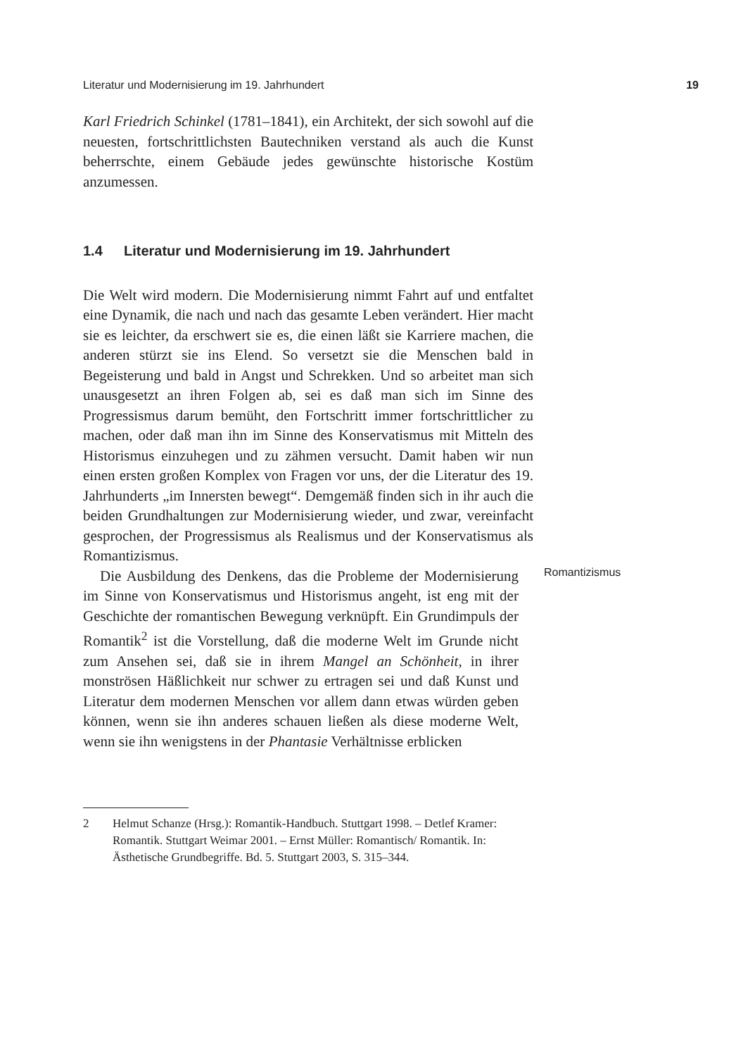Literatur und Modernisierung im 19. Jahrhundert 19
Karl Friedrich Schinkel (1781–1841), ein Architekt, der sich sowohl auf die neuesten, fortschrittlichsten Bautechniken verstand als auch die Kunst beherrschte, einem Gebäude jedes gewünschte historische Kostüm anzumessen.
1.4 Literatur und Modernisierung im 19. Jahrhundert
Die Welt wird modern. Die Modernisierung nimmt Fahrt auf und entfaltet eine Dynamik, die nach und nach das gesamte Leben verändert. Hier macht sie es leichter, da erschwert sie es, die einen läßt sie Karriere machen, die anderen stürzt sie ins Elend. So versetzt sie die Menschen bald in Begeisterung und bald in Angst und Schrekken. Und so arbeitet man sich unausgesetzt an ihren Folgen ab, sei es daß man sich im Sinne des Progressismus darum bemüht, den Fortschritt immer fortschrittlicher zu machen, oder daß man ihn im Sinne des Konservatismus mit Mitteln des Historismus einzuhegen und zu zähmen versucht. Damit haben wir nun einen ersten großen Komplex von Fragen vor uns, der die Literatur des 19. Jahrhunderts „im Innersten bewegt“. Demgemäß finden sich in ihr auch die beiden Grundhaltungen zur Modernisierung wieder, und zwar, vereinfacht gesprochen, der Progressismus als Realismus und der Konservatismus als Romantizismus.
Die Ausbildung des Denkens, das die Probleme der Modernisierung im Sinne von Konservatismus und Historismus angeht, ist eng mit der Geschichte der romantischen Bewegung verknüpft. Ein Grundimpuls der Romantik<sup>2</sup> ist die Vorstellung, daß die moderne Welt im Grunde nicht zum Ansehen sei, daß sie in ihrem Mangel an Schönheit, in ihrer monströsen Häßlichkeit nur schwer zu ertragen sei und daß Kunst und Literatur dem modernen Menschen vor allem dann etwas würden geben können, wenn sie ihn anderes schauen ließen als diese moderne Welt, wenn sie ihn wenigstens in der Phantasie Verhältnisse erblicken
Romantizismus
2 Helmut Schanze (Hrsg.): Romantik-Handbuch. Stuttgart 1998. – Detlef Kramer: Romantik. Stuttgart Weimar 2001. – Ernst Müller: Romantisch/ Romantik. In: Ästhetische Grundbegriffe. Bd. 5. Stuttgart 2003, S. 315–344.